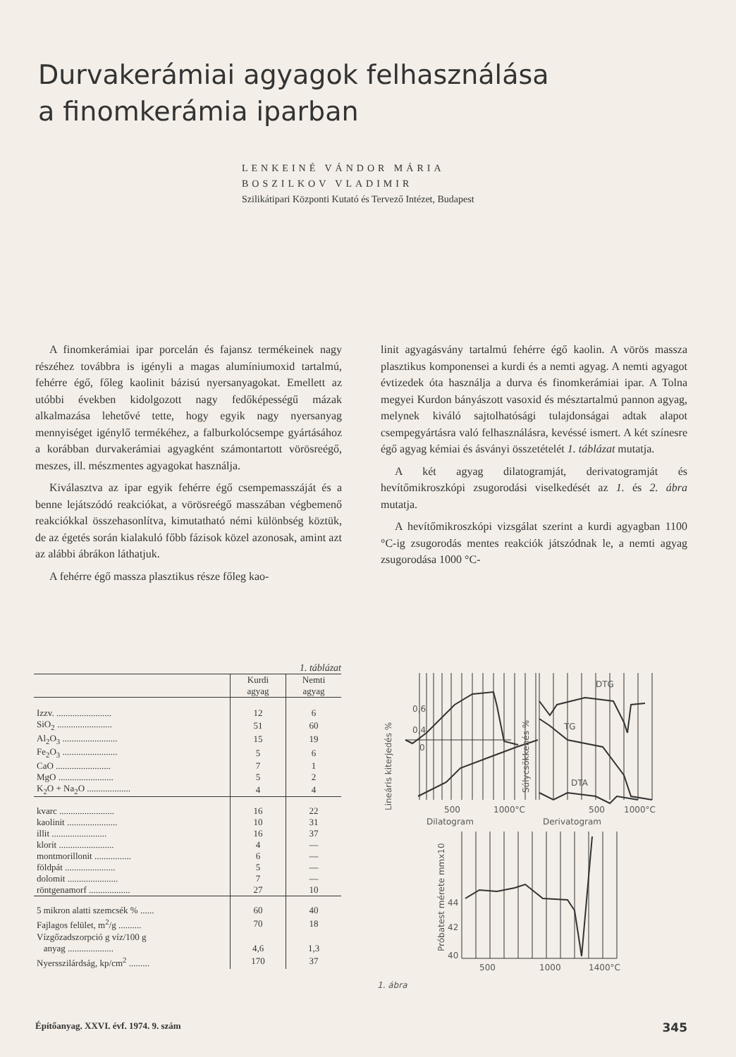Durvakerámiai agyagok felhasználása
a finomkerámia iparban
LENKEINÉ VÁNDOR MÁRIA
BOSZILKOV VLADIMIR
Szilikátipari Központi Kutató és Tervező Intézet, Budapest
A finomkerámiai ipar porcelán és fajansz termékeinek nagy részéhez továbbra is igényli a magas alumíniumoxid tartalmú, fehérre égő, főleg kaolinit bázisú nyersanyagokat. Emellett az utóbbi években kidolgozott nagy fedőképességű mázak alkalmazása lehetővé tette, hogy egyik nagy nyersanyag mennyiséget igénylő termékéhez, a falburkolócsempe gyártásához a korábban durvakerámiai agyagként számontartott vörösreégő, meszes, ill. mészmentes agyagokat használja.
Kiválasztva az ipar egyik fehérre égő csempemasszáját és a benne lejátszódó reakciókat, a vörösreégő masszában végbemenő reakciókkal összehasonlítva, kimutatható némi különbség köztük, de az égetés során kialakuló főbb fázisok közel azonosak, amint azt az alábbi ábrákon láthatjuk.
A fehérre égő massza plasztikus része főleg kao-
linit agyagásvány tartalmú fehérre égő kaolin. A vörös massza plasztikus komponensei a kurdi és a nemti agyag. A nemti agyagot évtizedek óta használja a durva és finomkerámiai ipar. A Tolna megyei Kurdon bányászott vasoxid és mésztartalmú pannon agyag, melynek kiváló sajtolhatósági tulajdonságai adtak alapot csempegyártásra való felhasználásra, kevéssé ismert. A két színesre égő agyag kémiai és ásványi összetételét 1. táblázat mutatja.
A két agyag dilatogramját, derivatogramját és hevítőmikroszkópi zsugorodási viselkedését az 1. és 2. ábra mutatja.
A hevítőmikroszkópi vizsgálat szerint a kurdi agyagban 1100 °C-ig zsugorodás mentes reakciók játszódnak le, a nemti agyag zsugorodása 1000 °C-
1. táblázat
| | Kurdi agyag | Nemti agyag |
| --- | --- | --- |
| Izzv. ........................ | 12 | 6 |
| SiO<sub>2</sub> ........................ | 51 | 60 |
| Al<sub>2</sub>O<sub>3</sub> ........................ | 15 | 19 |
| Fe<sub>2</sub>O<sub>3</sub> ........................ | 5 | 6 |
| CaO ........................ | 7 | 1 |
| MgO ........................ | 5 | 2 |
| K<sub>2</sub>O + Na<sub>2</sub>O ................... | 4 | 4 |
| kvarc ........................ | 16 | 22 |
| kaolinit ...................... | 10 | 31 |
| illit ........................ | 16 | 37 |
| klorit ........................ | 4 | — |
| montmorillonit ................ | 6 | — |
| földpát ...................... | 5 | — |
| dolomit ...................... | 7 | — |
| röntgenamorf .................. | 27 | 10 |
| 5 mikron alatti szemcsék % ...... | 60 | 40 |
| Fajlagos felület, m<sup>2</sup>/g .......... | 70 | 18 |
| Vízgőzadszorpció g víz/100 g anyag .................... | 4,6 | 1,3 |
| Nyersszilárdság, kp/cm<sup>2</sup> ......... | 170 | 37 |
0,6
0,4
0
500
1000°C
Dilatogram
Derivatogram
500
1000°C
DTG
TG
DTA
Lineáris kiterjedés %
Súlycsökkenés %
Próbatest mérete mmx10
44
42
40
500
1000
1400°C
1. ábra
Építőanyag. XXVI. évf. 1974. 9. szám 345